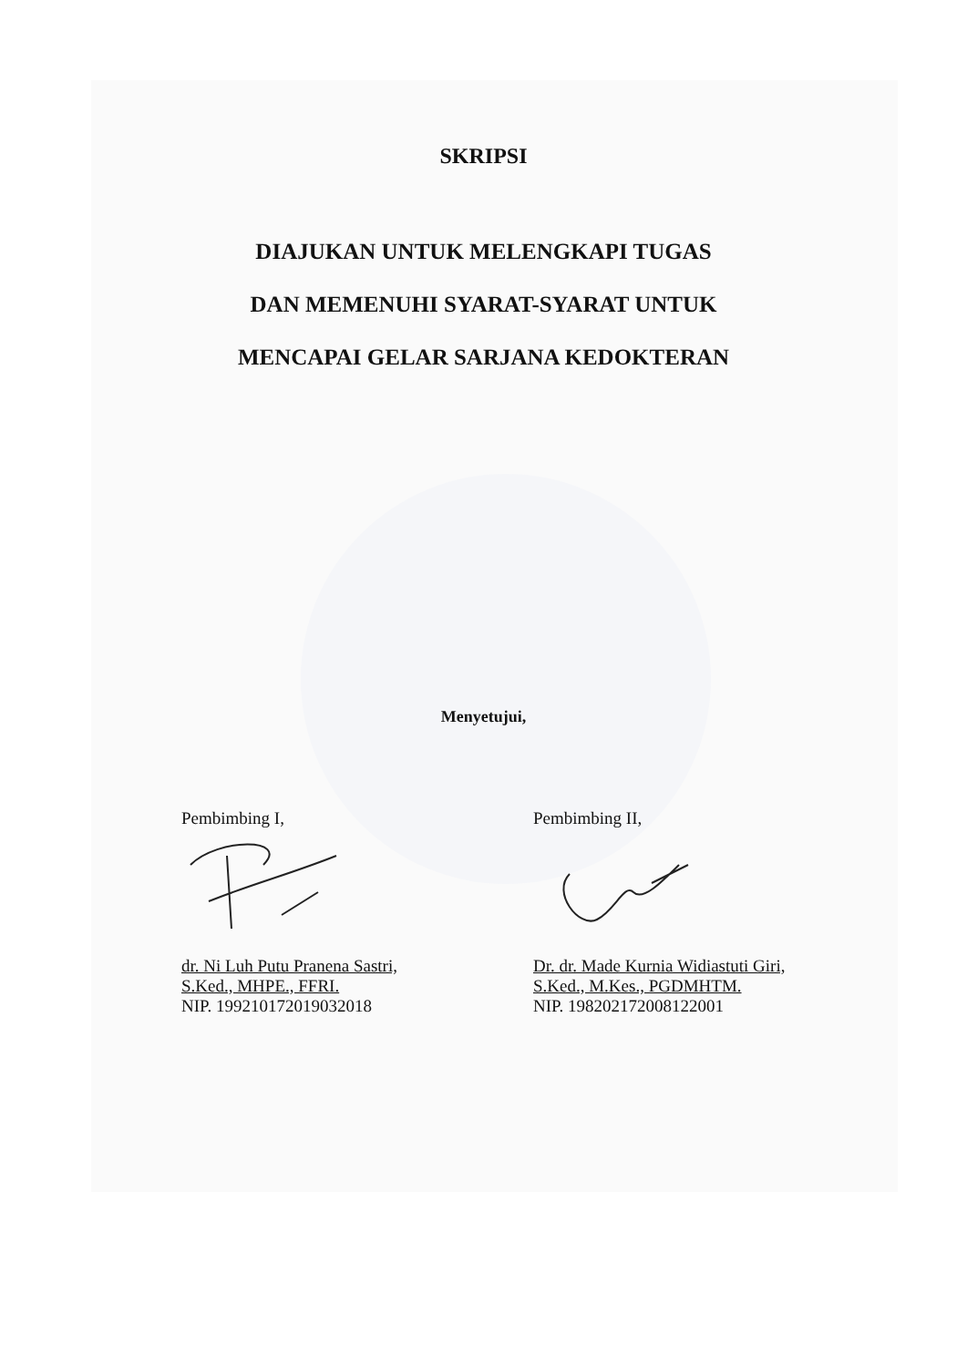SKRIPSI
DIAJUKAN UNTUK MELENGKAPI TUGAS
DAN MEMENUHI SYARAT-SYARAT UNTUK
MENCAPAI GELAR SARJANA KEDOKTERAN
Menyetujui,
Pembimbing I,
dr. Ni Luh Putu Pranena Sastri,
S.Ked., MHPE., FFRI.
NIP. 199210172019032018
Pembimbing II,
Dr. dr. Made Kurnia Widiastuti Giri,
S.Ked., M.Kes., PGDMHTM.
NIP. 198202172008122001